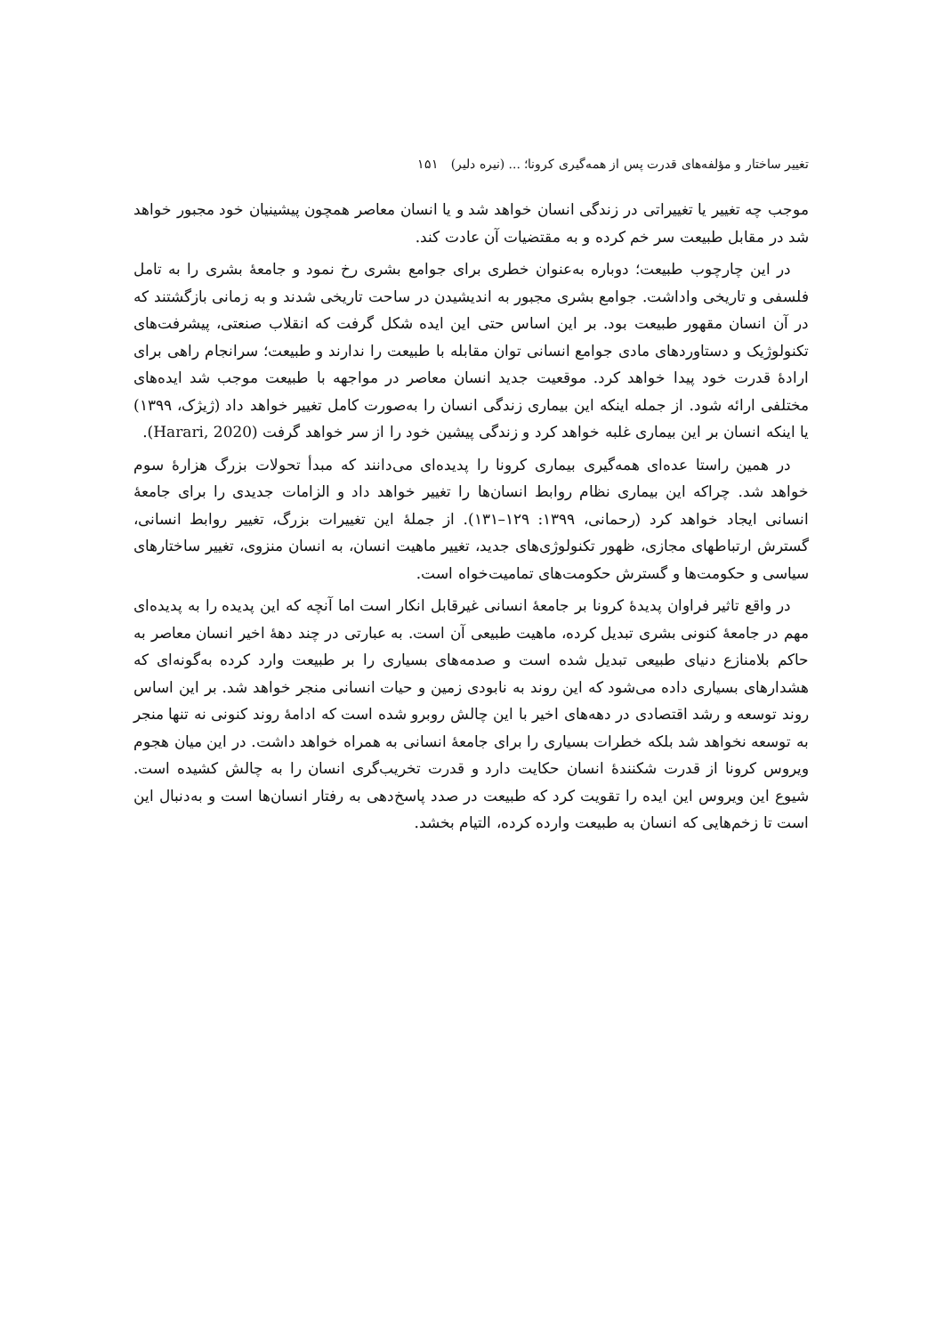تغییر ساختار و مؤلفه‌های قدرت پس از همه‌گیری کرونا؛ ... (نیره دلیر) ۱۵۱
موجب چه تغییر یا تغییراتی در زندگی انسان خواهد شد و یا انسان معاصر همچون پیشینیان خود مجبور خواهد شد در مقابل طبیعت سر خم کرده و به مقتضیات آن عادت کند.
در این چارچوب طبیعت؛ دوباره به‌عنوان خطری برای جوامع بشری رخ نمود و جامعهٔ بشری را به تامل فلسفی و تاریخی واداشت. جوامع بشری مجبور به اندیشیدن در ساحت تاریخی شدند و به زمانی بازگشتند که در آن انسان مقهور طبیعت بود. بر این اساس حتی این ایده شکل گرفت که انقلاب صنعتی، پیشرفت‌های تکنولوژیک و دستاوردهای مادی جوامع انسانی توان مقابله با طبیعت را ندارند و طبیعت؛ سرانجام راهی برای ارادهٔ قدرت خود پیدا خواهد کرد. موقعیت جدید انسان معاصر در مواجهه با طبیعت موجب شد ایده‌های مختلفی ارائه شود. از جمله اینکه این بیماری زندگی انسان را به‌صورت کامل تغییر خواهد داد (ژیژک، ۱۳۹۹) یا اینکه انسان بر این بیماری غلبه خواهد کرد و زندگی پیشین خود را از سر خواهد گرفت (Harari, 2020).
در همین راستا عده‌ای همه‌گیری بیماری کرونا را پدیده‌ای می‌دانند که مبدأ تحولات بزرگ هزارهٔ سوم خواهد شد. چراکه این بیماری نظام روابط انسان‌ها را تغییر خواهد داد و الزامات جدیدی را برای جامعهٔ انسانی ایجاد خواهد کرد (رحمانی، ۱۳۹۹: ۱۲۹–۱۳۱). از جملهٔ این تغییرات بزرگ، تغییر روابط انسانی، گسترش ارتباطهای مجازی، ظهور تکنولوژی‌های جدید، تغییر ماهیت انسان، به انسان منزوی، تغییر ساختارهای سیاسی و حکومت‌ها و گسترش حکومت‌های تمامیت‌خواه است.
در واقع تاثیر فراوان پدیدهٔ کرونا بر جامعهٔ انسانی غیرقابل انکار است اما آنچه که این پدیده را به پدیده‌ای مهم در جامعهٔ کنونی بشری تبدیل کرده، ماهیت طبیعی آن است. به عبارتی در چند دههٔ اخیر انسان معاصر به حاکم بلامنازع دنیای طبیعی تبدیل شده است و صدمه‌های بسیاری را بر طبیعت وارد کرده به‌گونه‌ای که هشدارهای بسیاری داده می‌شود که این روند به نابودی زمین و حیات انسانی منجر خواهد شد. بر این اساس روند توسعه و رشد اقتصادی در دهه‌های اخیر با این چالش روبرو شده است که ادامهٔ روند کنونی نه تنها منجر به توسعه نخواهد شد بلکه خطرات بسیاری را برای جامعهٔ انسانی به همراه خواهد داشت. در این میان هجوم ویروس کرونا از قدرت شکنندهٔ انسان حکایت دارد و قدرت تخریب‌گری انسان را به چالش کشیده است. شیوع این ویروس این ایده را تقویت کرد که طبیعت در صدد پاسخ‌دهی به رفتار انسان‌ها است و به‌دنبال این است تا زخم‌هایی که انسان به طبیعت وارده کرده، التیام بخشد.